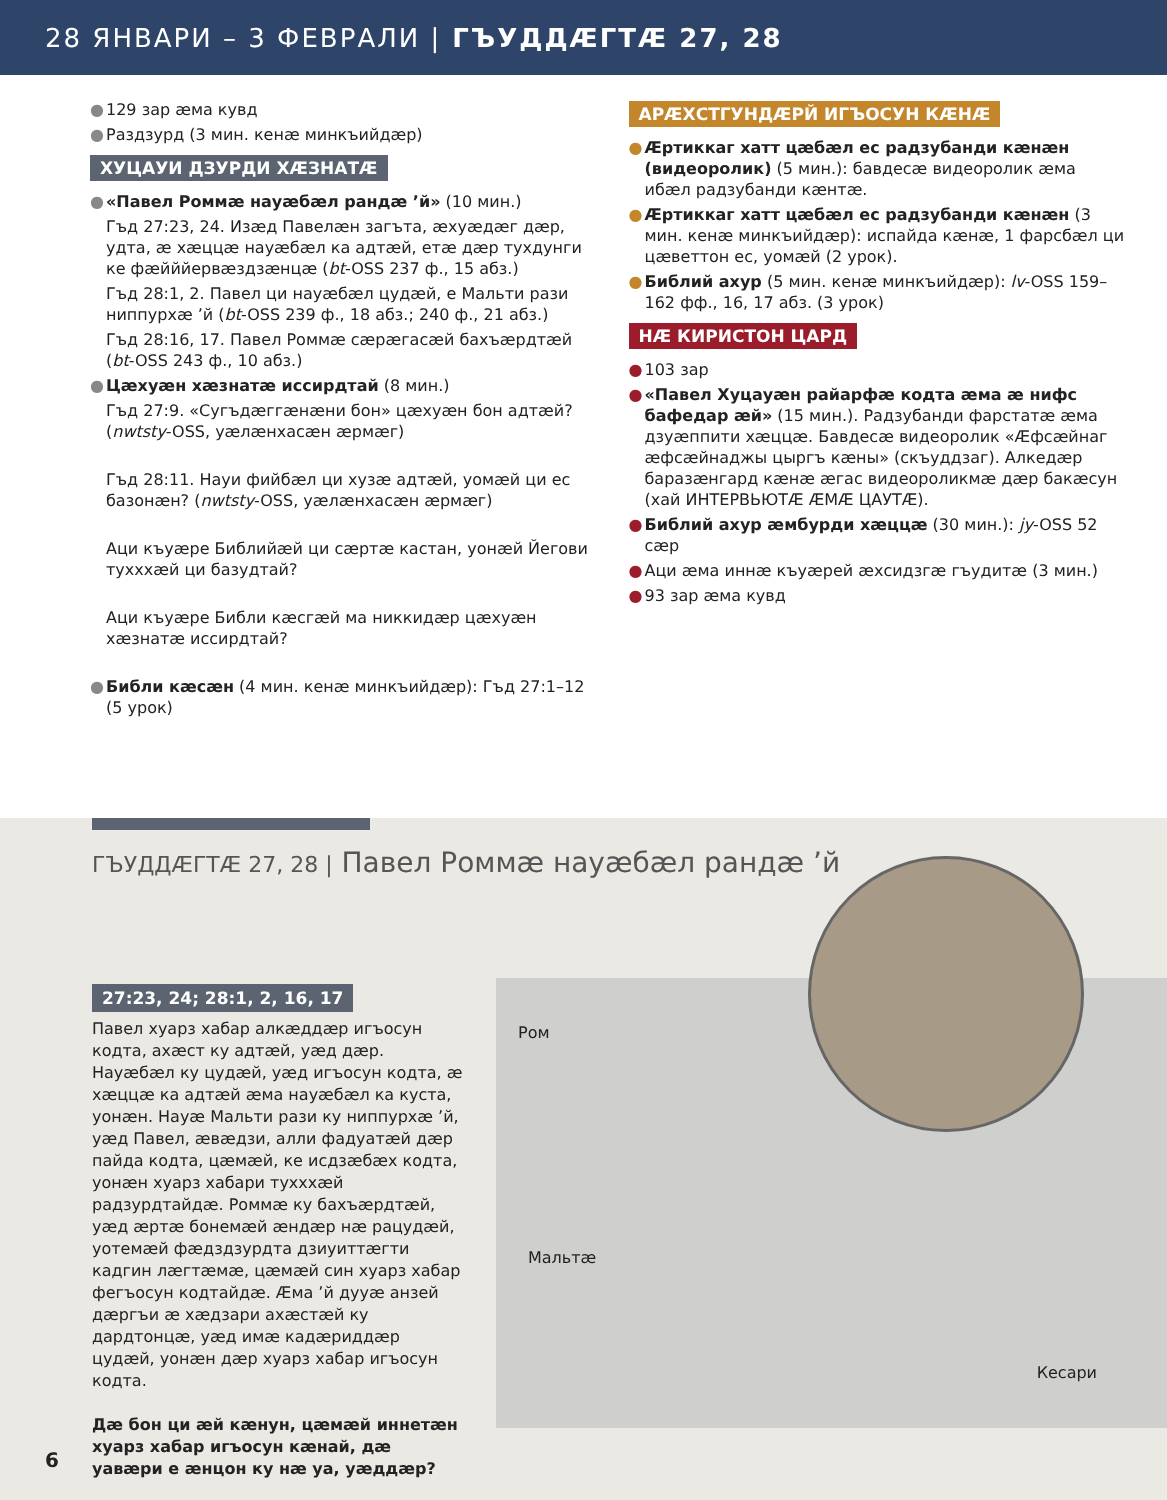28 ЯНВАРИ – 3 ФЕВРАЛИ | ГЪУДДÆГТÆ 27, 28
● 129 зар æма кувд
● Раздзурд (3 мин. кенæ минкъийдæр)
ХУЦАУИ ДЗУРДИ ХÆЗНАТÆ
● «Павел Роммæ науæбæл рандæ ’й» (10 мин.)
Гъд 27:23, 24. Изæд Павелæн загъта, æхуæдæг дæр, удта, æ хæццæ науæбæл ка адтæй, етæ дæр тухдунги ке фæйййервæздзæнцæ (bt-OSS 237 ф., 15 абз.)
Гъд 28:1, 2. Павел ци науæбæл цудæй, е Мальти рази ниппурхæ ’й (bt-OSS 239 ф., 18 абз.; 240 ф., 21 абз.)
Гъд 28:16, 17. Павел Роммæ сæрæгасæй бахъæрдтæй (bt-OSS 243 ф., 10 абз.)
● Цæхуæн хæзнатæ иссирдтай (8 мин.)
Гъд 27:9. «Сугъдæггæнæни бон» цæхуæн бон адтæй? (nwtsty-OSS, уæлæнхасæн æрмæг)
Гъд 28:11. Науи фийбæл ци хузæ адтæй, уомæй ци ес базонæн? (nwtsty-OSS, уæлæнхасæн æрмæг)
Аци къуæре Библийæй ци сæртæ кастан, уонæй Йегови тухххæй ци базудтай?
Аци къуæре Библи кæсгæй ма никкидæр цæхуæн хæзнатæ иссирдтай?
● Библи кæсæн (4 мин. кенæ минкъийдæр): Гъд 27:1–12 (5 урок)
АРÆХСТГУНДÆРЙ ИГЪОСУН КÆНÆ
● Æртиккаг хатт цæбæл ес радзубанди кæнæн (видеоролик) (5 мин.): бавдесæ видеоролик æма ибæл радзубанди кæнтæ.
● Æртиккаг хатт цæбæл ес радзубанди кæнæн (3 мин. кенæ минкъийдæр): испайда кæнæ, 1 фарсбæл ци цæветтон ес, уомæй (2 урок).
● Библий ахур (5 мин. кенæ минкъийдæр): lv-OSS 159–162 фф., 16, 17 абз. (3 урок)
НÆ КИРИСТОН ЦАРД
● 103 зар
● «Павел Хуцауæн райарфæ кодта æма æ нифс бафедар æй» (15 мин.). Радзубанди фарстатæ æма дзуæппити хæццæ. Бавдесæ видеоролик «Æфсæйнаг æфсæйнаджы цыргъ кæны» (скъуддзаг). Алкедæр баразæнгард кæнæ æгас видеороликмæ дæр бакæсун (хай ИНТЕРВЬЮТÆ ÆМÆ ЦАУТÆ).
● Библий ахур æмбурди хæццæ (30 мин.): jy-OSS 52 сæр
● Аци æма иннæ къуæрей æхсидзгæ гъудитæ (3 мин.)
● 93 зар æма кувд
ГЪУДДÆГТÆ 27, 28 | Павел Роммæ науæбæл рандæ ’й
27:23, 24; 28:1, 2, 16, 17
Павел хуарз хабар алкæддæр игъосун кодта, ахæст ку адтæй, уæд дæр. Науæбæл ку цудæй, уæд игъосун кодта, æ хæццæ ка адтæй æма науæбæл ка куста, уонæн. Науæ Мальти рази ку ниппурхæ ’й, уæд Павел, æвæдзи, алли фадуатæй дæр пайда кодта, цæмæй, ке исдзæбæх кодта, уонæн хуарз хабари тухххæй радзурдтайдæ. Роммæ ку бахъæрдтæй, уæд æртæ бонемæй æндæр нæ рацудæй, уотемæй фæдздзурдта дзиуиттæгти кадгин лæгтæмæ, цæмæй син хуарз хабар фегъосун кодтайдæ. Æма ’й дууæ анзей дæргъи æ хæдзари ахæстæй ку дардтонцæ, уæд имæ кадæриддæр цудæй, уонæн дæр хуарз хабар игъосун кодта.
Дæ бон ци æй кæнун, цæмæй иннетæн хуарз хабар игъосун кæнай, дæ уавæри е æнцон ку нæ уа, уæддæр?
Ром
Мальтæ
Кесари
6